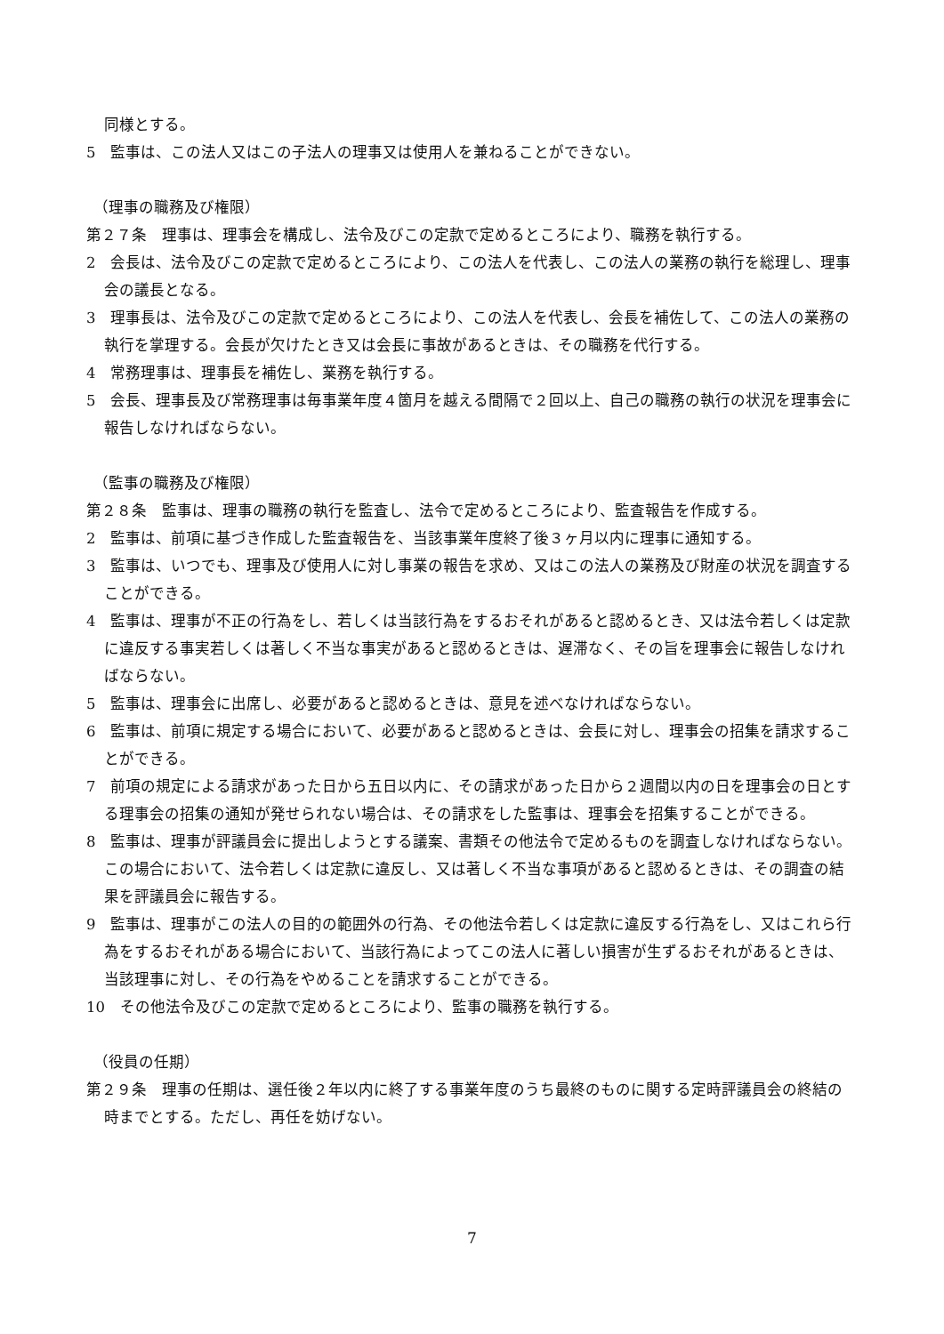同様とする。
5　監事は、この法人又はこの子法人の理事又は使用人を兼ねることができない。
（理事の職務及び権限）
第２７条　理事は、理事会を構成し、法令及びこの定款で定めるところにより、職務を執行する。
2　会長は、法令及びこの定款で定めるところにより、この法人を代表し、この法人の業務の執行を総理し、理事会の議長となる。
3　理事長は、法令及びこの定款で定めるところにより、この法人を代表し、会長を補佐して、この法人の業務の執行を掌理する。会長が欠けたとき又は会長に事故があるときは、その職務を代行する。
4　常務理事は、理事長を補佐し、業務を執行する。
5　会長、理事長及び常務理事は毎事業年度４箇月を越える間隔で２回以上、自己の職務の執行の状況を理事会に報告しなければならない。
（監事の職務及び権限）
第２８条　監事は、理事の職務の執行を監査し、法令で定めるところにより、監査報告を作成する。
2　監事は、前項に基づき作成した監査報告を、当該事業年度終了後３ヶ月以内に理事に通知する。
3　監事は、いつでも、理事及び使用人に対し事業の報告を求め、又はこの法人の業務及び財産の状況を調査することができる。
4　監事は、理事が不正の行為をし、若しくは当該行為をするおそれがあると認めるとき、又は法令若しくは定款に違反する事実若しくは著しく不当な事実があると認めるときは、遅滞なく、その旨を理事会に報告しなければならない。
5　監事は、理事会に出席し、必要があると認めるときは、意見を述べなければならない。
6　監事は、前項に規定する場合において、必要があると認めるときは、会長に対し、理事会の招集を請求することができる。
7　前項の規定による請求があった日から五日以内に、その請求があった日から２週間以内の日を理事会の日とする理事会の招集の通知が発せられない場合は、その請求をした監事は、理事会を招集することができる。
8　監事は、理事が評議員会に提出しようとする議案、書類その他法令で定めるものを調査しなければならない。この場合において、法令若しくは定款に違反し、又は著しく不当な事項があると認めるときは、その調査の結果を評議員会に報告する。
9　監事は、理事がこの法人の目的の範囲外の行為、その他法令若しくは定款に違反する行為をし、又はこれら行為をするおそれがある場合において、当該行為によってこの法人に著しい損害が生ずるおそれがあるときは、当該理事に対し、その行為をやめることを請求することができる。
10　その他法令及びこの定款で定めるところにより、監事の職務を執行する。
（役員の任期）
第２９条　理事の任期は、選任後２年以内に終了する事業年度のうち最終のものに関する定時評議員会の終結の時までとする。ただし、再任を妨げない。
7